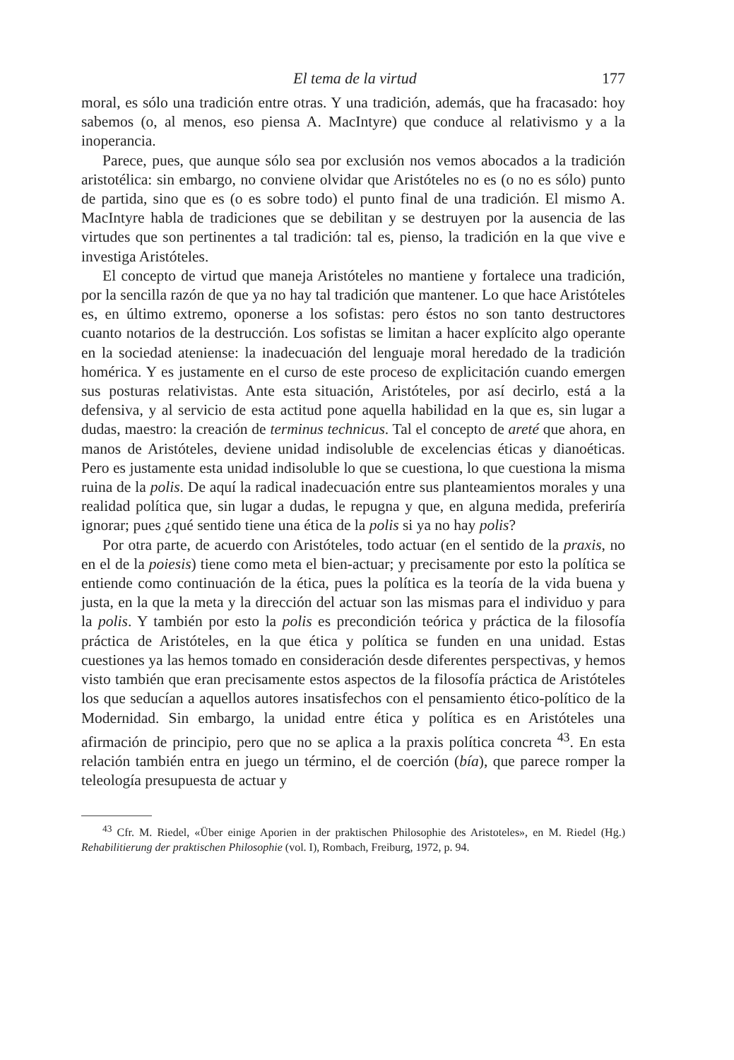El tema de la virtud 177
moral, es sólo una tradición entre otras. Y una tradición, además, que ha fracasado: hoy sabemos (o, al menos, eso piensa A. MacIntyre) que conduce al relativismo y a la inoperancia.
Parece, pues, que aunque sólo sea por exclusión nos vemos abocados a la tradición aristotélica: sin embargo, no conviene olvidar que Aristóteles no es (o no es sólo) punto de partida, sino que es (o es sobre todo) el punto final de una tradición. El mismo A. MacIntyre habla de tradiciones que se debilitan y se destruyen por la ausencia de las virtudes que son pertinentes a tal tradición: tal es, pienso, la tradición en la que vive e investiga Aristóteles.
El concepto de virtud que maneja Aristóteles no mantiene y fortalece una tradición, por la sencilla razón de que ya no hay tal tradición que mantener. Lo que hace Aristóteles es, en último extremo, oponerse a los sofistas: pero éstos no son tanto destructores cuanto notarios de la destrucción. Los sofistas se limitan a hacer explícito algo operante en la sociedad ateniense: la inadecuación del lenguaje moral heredado de la tradición homérica. Y es justamente en el curso de este proceso de explicitación cuando emergen sus posturas relativistas. Ante esta situación, Aristóteles, por así decirlo, está a la defensiva, y al servicio de esta actitud pone aquella habilidad en la que es, sin lugar a dudas, maestro: la creación de terminus technicus. Tal el concepto de areté que ahora, en manos de Aristóteles, deviene unidad indisoluble de excelencias éticas y dianoéticas. Pero es justamente esta unidad indisoluble lo que se cuestiona, lo que cuestiona la misma ruina de la polis. De aquí la radical inadecuación entre sus planteamientos morales y una realidad política que, sin lugar a dudas, le repugna y que, en alguna medida, preferiría ignorar; pues ¿qué sentido tiene una ética de la polis si ya no hay polis?
Por otra parte, de acuerdo con Aristóteles, todo actuar (en el sentido de la praxis, no en el de la poiesis) tiene como meta el bien-actuar; y precisamente por esto la política se entiende como continuación de la ética, pues la política es la teoría de la vida buena y justa, en la que la meta y la dirección del actuar son las mismas para el individuo y para la polis. Y también por esto la polis es precondición teórica y práctica de la filosofía práctica de Aristóteles, en la que ética y política se funden en una unidad. Estas cuestiones ya las hemos tomado en consideración desde diferentes perspectivas, y hemos visto también que eran precisamente estos aspectos de la filosofía práctica de Aristóteles los que seducían a aquellos autores insatisfechos con el pensamiento ético-político de la Modernidad. Sin embargo, la unidad entre ética y política es en Aristóteles una afirmación de principio, pero que no se aplica a la praxis política concreta <sup>43</sup>. En esta relación también entra en juego un término, el de coerción (bía), que parece romper la teleología presupuesta de actuar y
<sup>43</sup> Cfr. M. Riedel, «Über einige Aporien in der praktischen Philosophie des Aristoteles», en M. Riedel (Hg.) Rehabilitierung der praktischen Philosophie (vol. I), Rombach, Freiburg, 1972, p. 94.